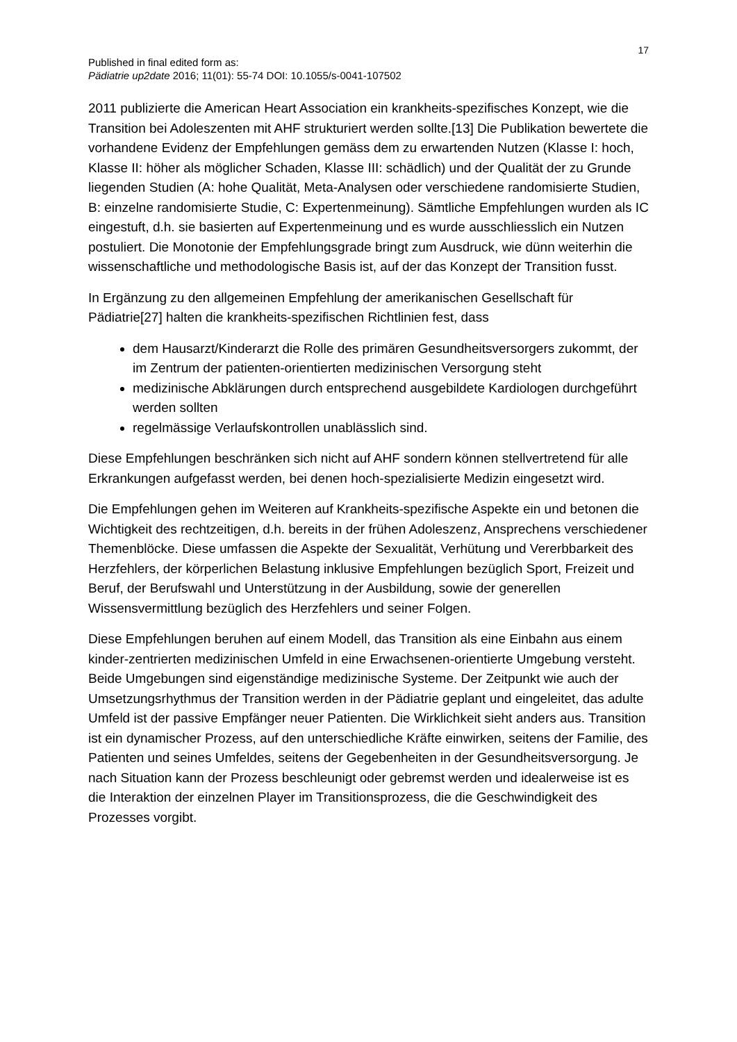17
Published in final edited form as:
Pädiatrie up2date 2016; 11(01): 55-74 DOI: 10.1055/s-0041-107502
2011 publizierte die American Heart Association ein krankheits-spezifisches Konzept, wie die Transition bei Adoleszenten mit AHF strukturiert werden sollte.[13] Die Publikation bewertete die vorhandene Evidenz der Empfehlungen gemäss dem zu erwartenden Nutzen (Klasse I: hoch, Klasse II: höher als möglicher Schaden, Klasse III: schädlich) und der Qualität der zu Grunde liegenden Studien (A: hohe Qualität, Meta-Analysen oder verschiedene randomisierte Studien, B: einzelne randomisierte Studie, C: Expertenmeinung). Sämtliche Empfehlungen wurden als IC eingestuft, d.h. sie basierten auf Expertenmeinung und es wurde ausschliesslich ein Nutzen postuliert. Die Monotonie der Empfehlungsgrade bringt zum Ausdruck, wie dünn weiterhin die wissenschaftliche und methodologische Basis ist, auf der das Konzept der Transition fusst.
In Ergänzung zu den allgemeinen Empfehlung der amerikanischen Gesellschaft für Pädiatrie[27] halten die krankheits-spezifischen Richtlinien fest, dass
dem Hausarzt/Kinderarzt die Rolle des primären Gesundheitsversorgers zukommt, der im Zentrum der patienten-orientierten medizinischen Versorgung steht
medizinische Abklärungen durch entsprechend ausgebildete Kardiologen durchgeführt werden sollten
regelmässige Verlaufskontrollen unablässlich sind.
Diese Empfehlungen beschränken sich nicht auf AHF sondern können stellvertretend für alle Erkrankungen aufgefasst werden, bei denen hoch-spezialisierte Medizin eingesetzt wird.
Die Empfehlungen gehen im Weiteren auf Krankheits-spezifische Aspekte ein und betonen die Wichtigkeit des rechtzeitigen, d.h. bereits in der frühen Adoleszenz, Ansprechens verschiedener Themenblöcke. Diese umfassen die Aspekte der Sexualität, Verhütung und Vererbbarkeit des Herzfehlers, der körperlichen Belastung inklusive Empfehlungen bezüglich Sport, Freizeit und Beruf, der Berufswahl und Unterstützung in der Ausbildung, sowie der generellen Wissensvermittlung bezüglich des Herzfehlers und seiner Folgen.
Diese Empfehlungen beruhen auf einem Modell, das Transition als eine Einbahn aus einem kinder-zentrierten medizinischen Umfeld in eine Erwachsenen-orientierte Umgebung versteht. Beide Umgebungen sind eigenständige medizinische Systeme. Der Zeitpunkt wie auch der Umsetzungsrhythmus der Transition werden in der Pädiatrie geplant und eingeleitet, das adulte Umfeld ist der passive Empfänger neuer Patienten. Die Wirklichkeit sieht anders aus. Transition ist ein dynamischer Prozess, auf den unterschiedliche Kräfte einwirken, seitens der Familie, des Patienten und seines Umfeldes, seitens der Gegebenheiten in der Gesundheitsversorgung. Je nach Situation kann der Prozess beschleunigt oder gebremst werden und idealerweise ist es die Interaktion der einzelnen Player im Transitionsprozess, die die Geschwindigkeit des Prozesses vorgibt.